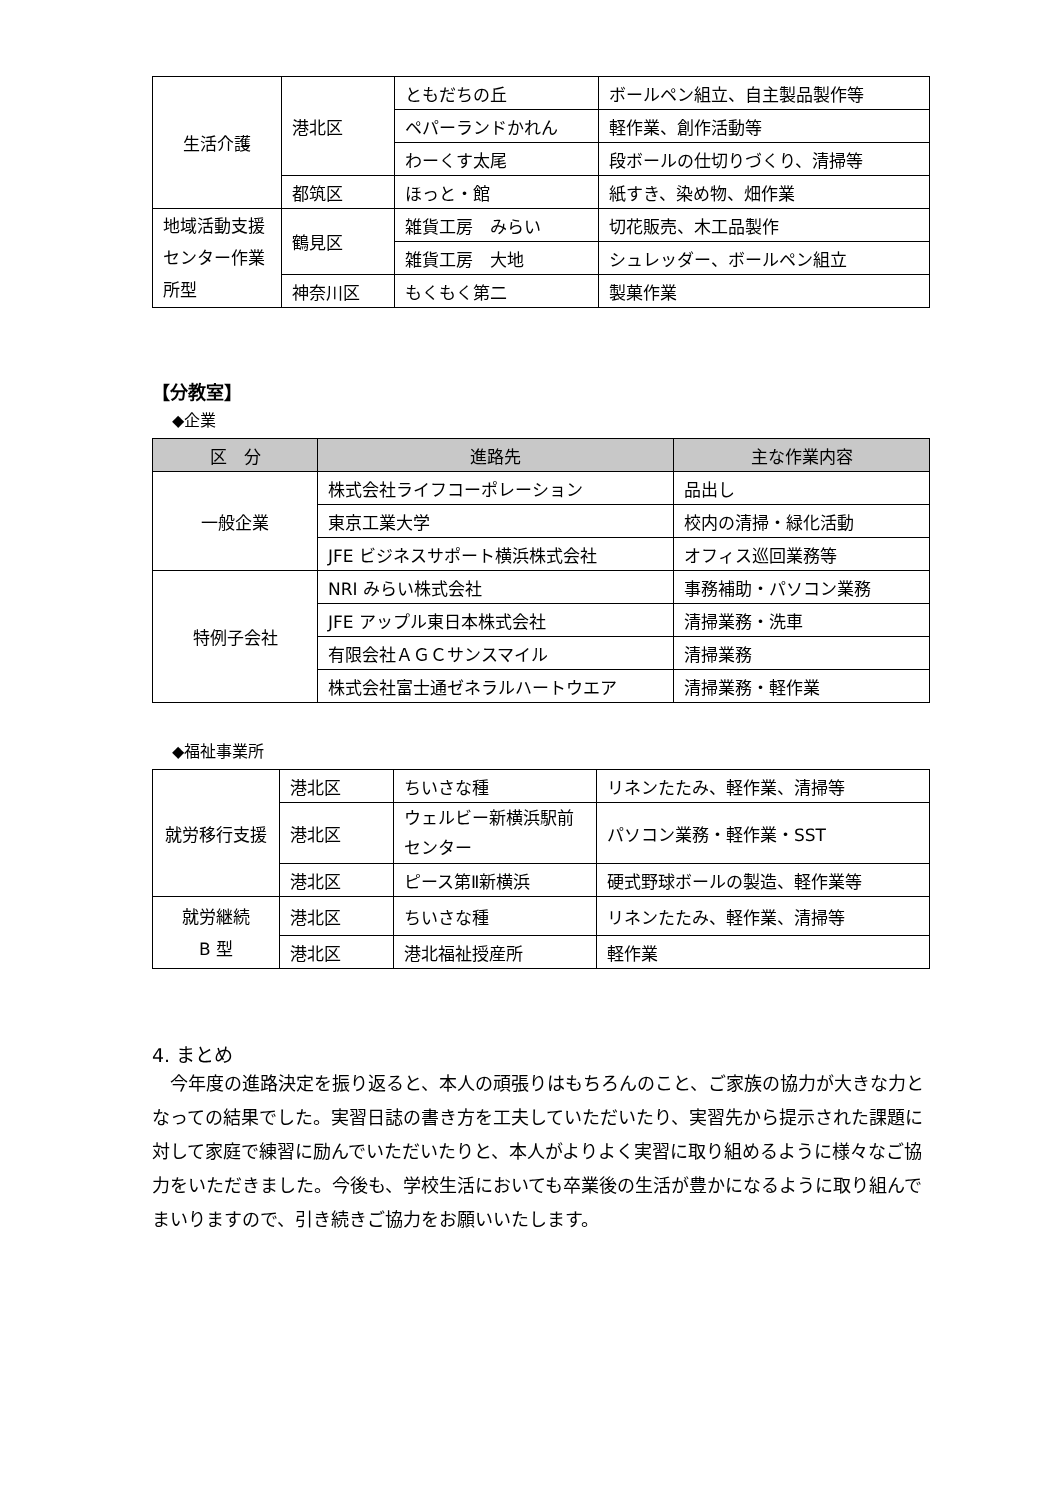| 生活介護 | 港北区 | ともだちの丘 | ボールペン組立、自主製品製作等 |
| | | ペパーランドかれん | 軽作業、創作活動等 |
| | | わーくす太尾 | 段ボールの仕切りづくり、清掃等 |
| | 都筑区 | ほっと・館 | 紙すき、染め物、畑作業 |
| 地域活動支援センター作業所型 | 鶴見区 | 雑貨工房 みらい | 切花販売、木工品製作 |
| | | 雑貨工房 大地 | シュレッダー、ボールペン組立 |
| | 神奈川区 | もくもく第二 | 製菓作業 |
【分教室】
◆企業
| 区 分 | 進路先 | 主な作業内容 |
| --- | --- | --- |
| 一般企業 | 株式会社ライフコーポレーション | 品出し |
| | 東京工業大学 | 校内の清掃・緑化活動 |
| | JFE ビジネスサポート横浜株式会社 | オフィス巡回業務等 |
| 特例子会社 | NRI みらい株式会社 | 事務補助・パソコン業務 |
| | JFE アップル東日本株式会社 | 清掃業務・洗車 |
| | 有限会社ＡＧＣサンスマイル | 清掃業務 |
| | 株式会社富士通ゼネラルハートウエア | 清掃業務・軽作業 |
◆福祉事業所
| 就労移行支援 | 港北区 | ちいさな種 | リネンたたみ、軽作業、清掃等 |
| | 港北区 | ウェルビー新横浜駅前センター | パソコン業務・軽作業・SST |
| | 港北区 | ピース第Ⅱ新横浜 | 硬式野球ボールの製造、軽作業等 |
| 就労継続 B 型 | 港北区 | ちいさな種 | リネンたたみ、軽作業、清掃等 |
| | 港北区 | 港北福祉授産所 | 軽作業 |
4. まとめ
　今年度の進路決定を振り返ると、本人の頑張りはもちろんのこと、ご家族の協力が大きな力となっての結果でした。実習日誌の書き方を工夫していただいたり、実習先から提示された課題に対して家庭で練習に励んでいただいたりと、本人がよりよく実習に取り組めるように様々なご協力をいただきました。今後も、学校生活においても卒業後の生活が豊かになるように取り組んでまいりますので、引き続きご協力をお願いいたします。